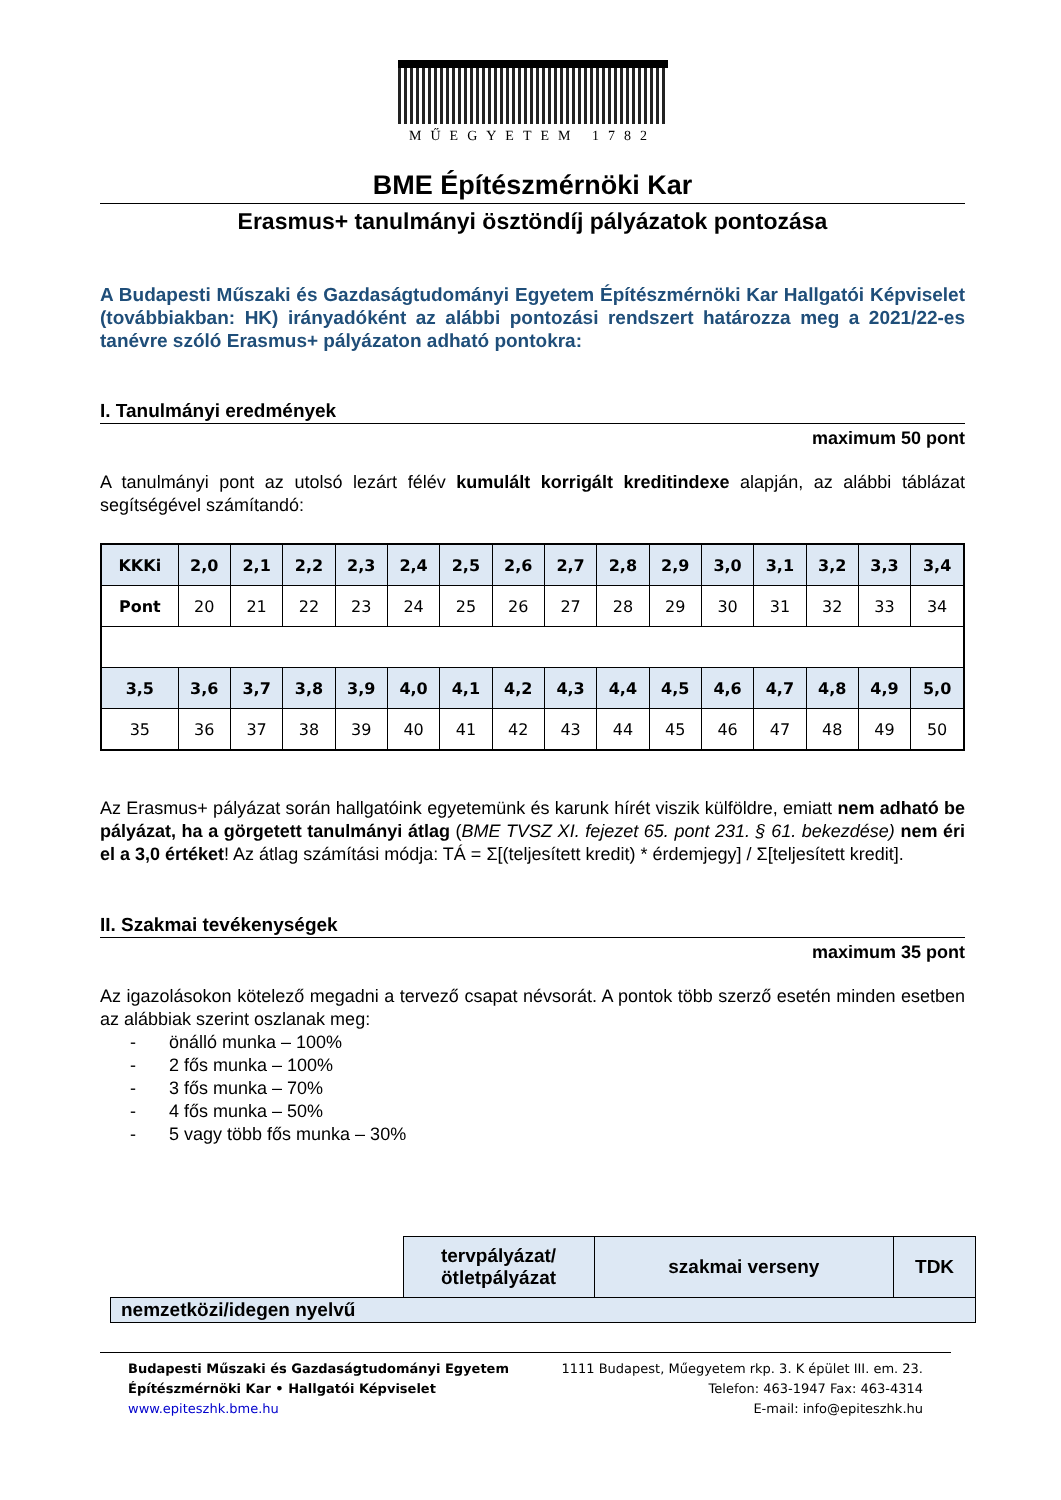MŰEGYETEM 1782
BME Építészmérnöki Kar
Erasmus+ tanulmányi ösztöndíj pályázatok pontozása
A Budapesti Műszaki és Gazdaságtudományi Egyetem Építészmérnöki Kar Hallgatói Képviselet (továbbiakban: HK) irányadóként az alábbi pontozási rendszert határozza meg a 2021/22-es tanévre szóló Erasmus+ pályázaton adható pontokra:
I. Tanulmányi eredmények
maximum 50 pont
A tanulmányi pont az utolsó lezárt félév kumulált korrigált kreditindexe alapján, az alábbi táblázat segítségével számítandó:
| KKKi | 2,0 | 2,1 | 2,2 | 2,3 | 2,4 | 2,5 | 2,6 | 2,7 | 2,8 | 2,9 | 3,0 | 3,1 | 3,2 | 3,3 | 3,4 |
| --- | --- | --- | --- | --- | --- | --- | --- | --- | --- | --- | --- | --- | --- | --- | --- |
| Pont | 20 | 21 | 22 | 23 | 24 | 25 | 26 | 27 | 28 | 29 | 30 | 31 | 32 | 33 | 34 |
| 3,5 | 3,6 | 3,7 | 3,8 | 3,9 | 4,0 | 4,1 | 4,2 | 4,3 | 4,4 | 4,5 | 4,6 | 4,7 | 4,8 | 4,9 | 5,0 |
| 35 | 36 | 37 | 38 | 39 | 40 | 41 | 42 | 43 | 44 | 45 | 46 | 47 | 48 | 49 | 50 |
Az Erasmus+ pályázat során hallgatóink egyetemünk és karunk hírét viszik külföldre, emiatt nem adható be pályázat, ha a görgetett tanulmányi átlag (BME TVSZ XI. fejezet 65. pont 231. § 61. bekezdése) nem éri el a 3,0 értéket! Az átlag számítási módja: TÁ = Σ[(teljesített kredit) * érdemjegy] / Σ[teljesített kredit].
II. Szakmai tevékenységek
maximum 35 pont
Az igazolásokon kötelező megadni a tervező csapat névsorát. A pontok több szerző esetén minden esetben az alábbiak szerint oszlanak meg:
- önálló munka – 100%
- 2 fős munka – 100%
- 3 fős munka – 70%
- 4 fős munka – 50%
- 5 vagy több fős munka – 30%
| | tervpályázat/ ötletpályázat | szakmai verseny | TDK |
| nemzetközi/idegen nyelvű | | | |
Budapesti Műszaki és Gazdaságtudományi Egyetem
Építészmérnöki Kar • Hallgatói Képviselet
www.epiteszhk.bme.hu
1111 Budapest, Műegyetem rkp. 3. K épület III. em. 23.
Telefon: 463-1947 Fax: 463-4314
E-mail: info@epiteszhk.hu